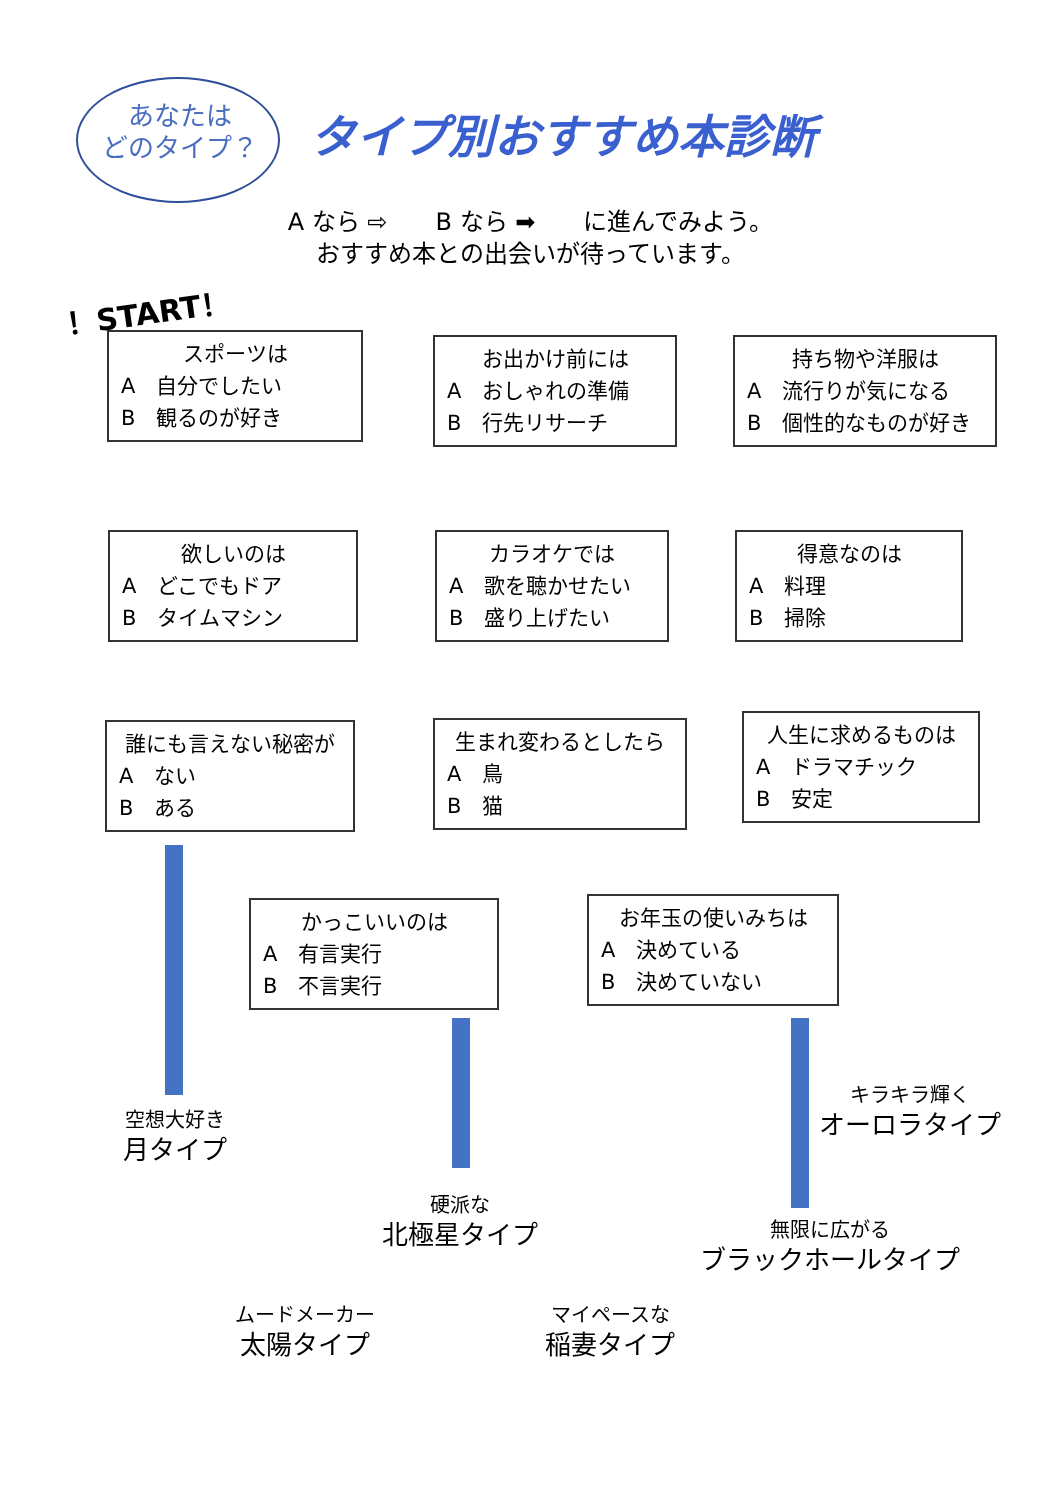あなたは
どのタイプ？
タイプ別おすすめ本診断
A なら ⇨　　B なら ➡　　に進んでみよう。
おすすめ本との出会いが待っています。
！START！
スポーツは
A　自分でしたい
B　観るのが好き
お出かけ前には
A　おしゃれの準備
B　行先リサーチ
持ち物や洋服は
A　流行りが気になる
B　個性的なものが好き
欲しいのは
A　どこでもドア
B　タイムマシン
カラオケでは
A　歌を聴かせたい
B　盛り上げたい
得意なのは
A　料理
B　掃除
誰にも言えない秘密が
A　ない
B　ある
生まれ変わるとしたら
A　鳥
B　猫
人生に求めるものは
A　ドラマチック
B　安定
かっこいいのは
A　有言実行
B　不言実行
お年玉の使いみちは
A　決めている
B　決めていない
空想大好き
月タイプ
硬派な
北極星タイプ
キラキラ輝く
オーロラタイプ
無限に広がる
ブラックホールタイプ
ムードメーカー
太陽タイプ
マイペースな
稲妻タイプ